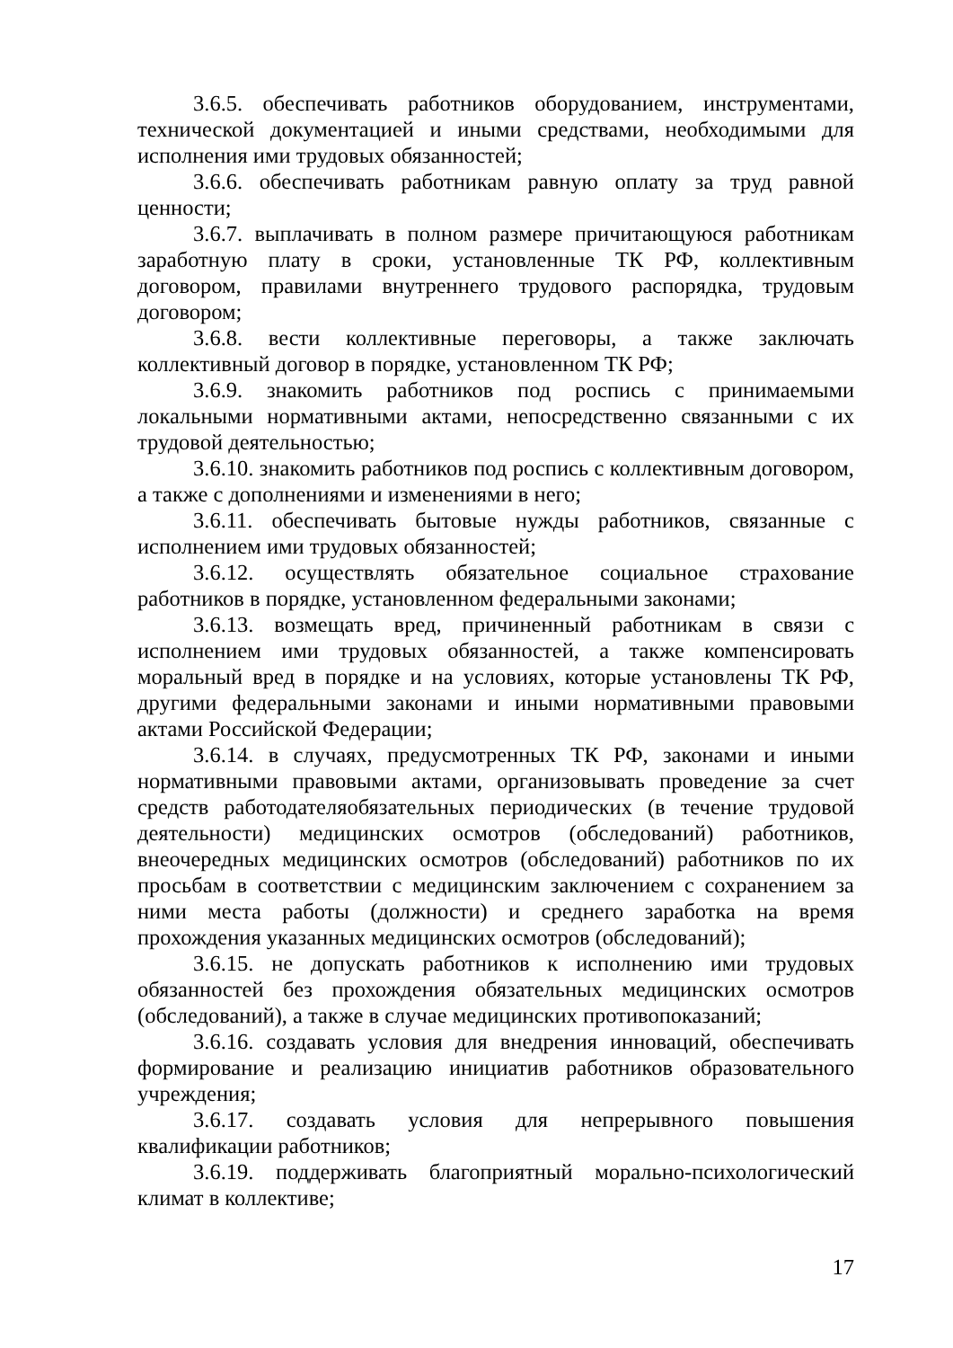3.6.5. обеспечивать работников оборудованием, инструментами, технической документацией и иными средствами, необходимыми для исполнения ими трудовых обязанностей;
3.6.6. обеспечивать работникам равную оплату за труд равной ценности;
3.6.7. выплачивать в полном размере причитающуюся работникам заработную плату в сроки, установленные ТК РФ, коллективным договором, правилами внутреннего трудового распорядка, трудовым договором;
3.6.8. вести коллективные переговоры, а также заключать коллективный договор в порядке, установленном ТК РФ;
3.6.9. знакомить работников под роспись с принимаемыми локальными нормативными актами, непосредственно связанными с их трудовой деятельностью;
3.6.10. знакомить работников под роспись с коллективным договором, а также с дополнениями и изменениями в него;
3.6.11. обеспечивать бытовые нужды работников, связанные с исполнением ими трудовых обязанностей;
3.6.12. осуществлять обязательное социальное страхование работников в порядке, установленном федеральными законами;
3.6.13. возмещать вред, причиненный работникам в связи с исполнением ими трудовых обязанностей, а также компенсировать моральный вред в порядке и на условиях, которые установлены ТК РФ, другими федеральными законами и иными нормативными правовыми актами Российской Федерации;
3.6.14. в случаях, предусмотренных ТК РФ, законами и иными нормативными правовыми актами, организовывать проведение за счет средств работодателяобязательных периодических (в течение трудовой деятельности) медицинских осмотров (обследований) работников, внеочередных медицинских осмотров (обследований) работников по их просьбам в соответствии с медицинским заключением с сохранением за ними места работы (должности) и среднего заработка на время прохождения указанных медицинских осмотров (обследований);
3.6.15. не допускать работников к исполнению ими трудовых обязанностей без прохождения обязательных медицинских осмотров (обследований), а также в случае медицинских противопоказаний;
3.6.16. создавать условия для внедрения инноваций, обеспечивать формирование и реализацию инициатив работников образовательного учреждения;
3.6.17. создавать условия для непрерывного повышения квалификации работников;
3.6.19. поддерживать благоприятный морально-психологический климат в коллективе;
17